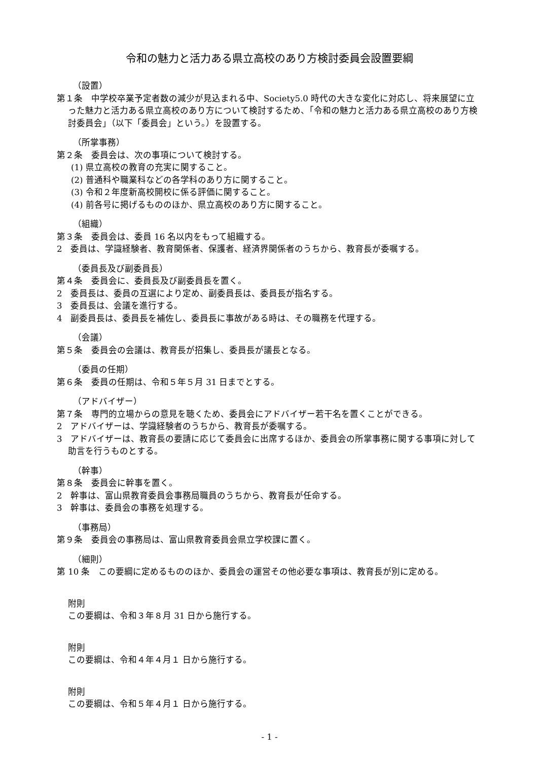令和の魅力と活力ある県立高校のあり方検討委員会設置要綱
（設置）
第１条　中学校卒業予定者数の減少が見込まれる中、Society5.0 時代の大きな変化に対応し、将来展望に立った魅力と活力ある県立高校のあり方について検討するため、「令和の魅力と活力ある県立高校のあり方検討委員会」（以下「委員会」という。）を設置する。
（所掌事務）
第２条　委員会は、次の事項について検討する。
(1) 県立高校の教育の充実に関すること。
(2) 普通科や職業科などの各学科のあり方に関すること。
(3) 令和２年度新高校開校に係る評価に関すること。
(4) 前各号に掲げるもののほか、県立高校のあり方に関すること。
（組織）
第３条　委員会は、委員 16 名以内をもって組織する。
2　委員は、学識経験者、教育関係者、保護者、経済界関係者のうちから、教育長が委嘱する。
（委員長及び副委員長）
第４条　委員会に、委員長及び副委員長を置く。
2　委員長は、委員の互選により定め、副委員長は、委員長が指名する。
3　委員長は、会議を進行する。
4　副委員長は、委員長を補佐し、委員長に事故がある時は、その職務を代理する。
（会議）
第５条　委員会の会議は、教育長が招集し、委員長が議長となる。
（委員の任期）
第６条　委員の任期は、令和５年５月 31 日までとする。
（アドバイザー）
第７条　専門的立場からの意見を聴くため、委員会にアドバイザー若干名を置くことができる。
2　アドバイザーは、学識経験者のうちから、教育長が委嘱する。
3　アドバイザーは、教育長の要請に応じて委員会に出席するほか、委員会の所掌事務に関する事項に対して助言を行うものとする。
（幹事）
第８条　委員会に幹事を置く。
2　幹事は、富山県教育委員会事務局職員のうちから、教育長が任命する。
3　幹事は、委員会の事務を処理する。
（事務局）
第９条　委員会の事務局は、富山県教育委員会県立学校課に置く。
（細則）
第 10 条　この要綱に定めるもののほか、委員会の運営その他必要な事項は、教育長が別に定める。
附則
この要綱は、令和３年８月 31 日から施行する。
附則
この要綱は、令和４年４月１ 日から施行する。
附則
この要綱は、令和５年４月１ 日から施行する。
- 1 -